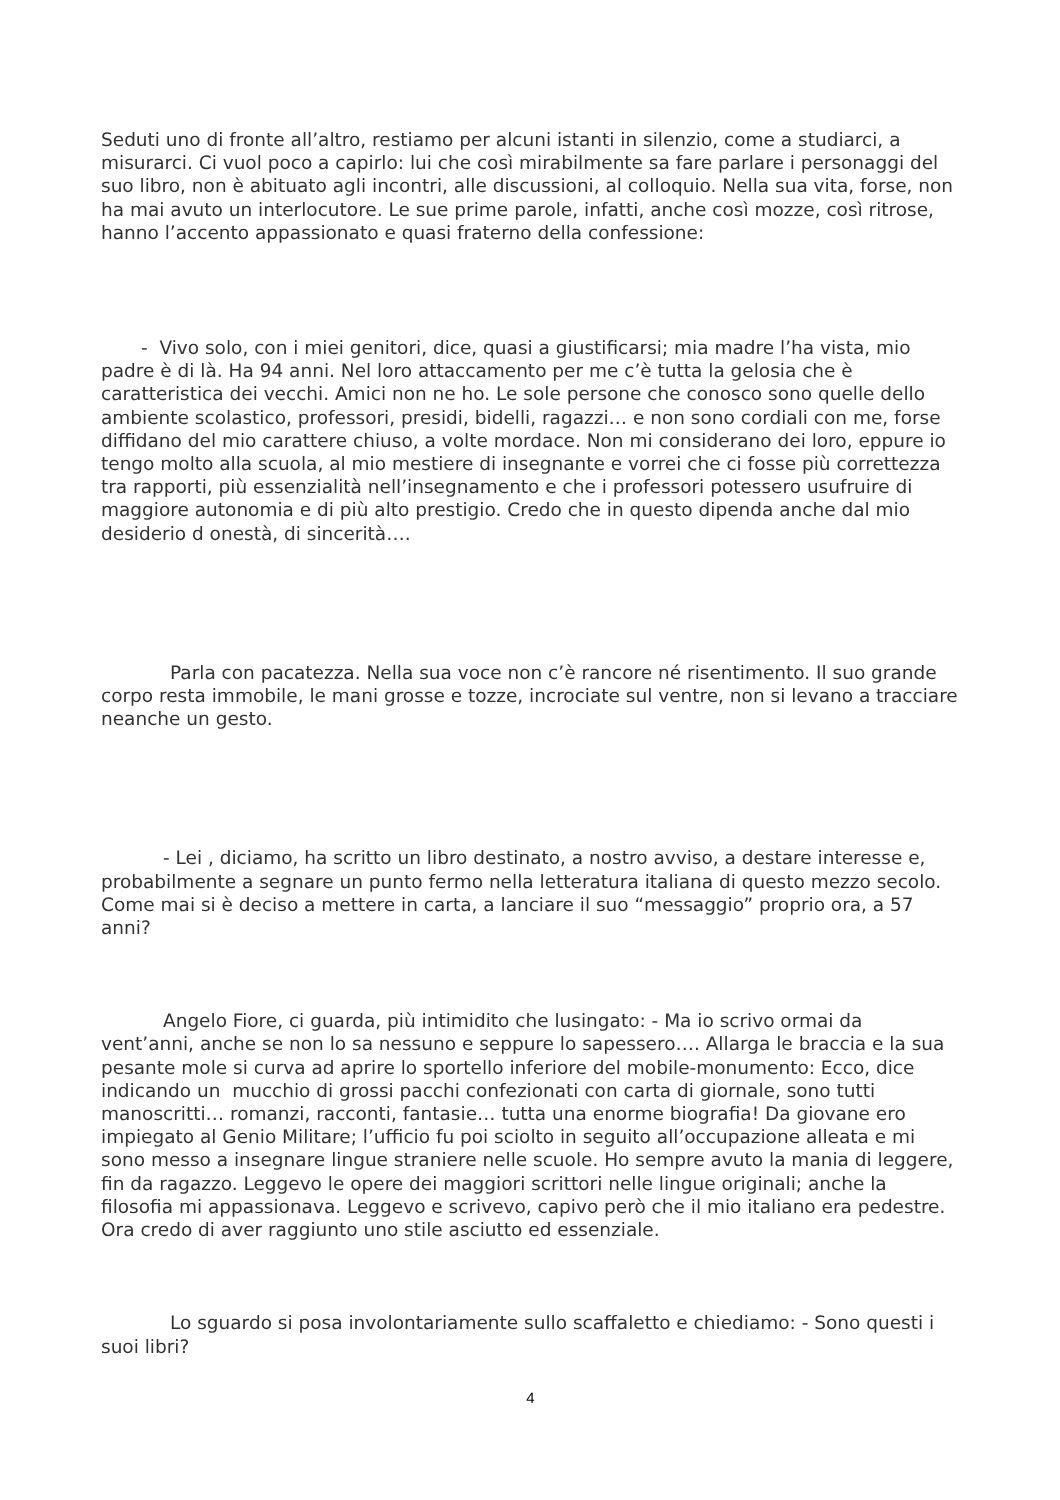Seduti uno di fronte all’altro, restiamo per alcuni istanti in silenzio, come a studiarci, a misurarci. Ci vuol poco a capirlo: lui che così mirabilmente sa fare parlare i personaggi del suo libro, non è abituato agli incontri, alle discussioni, al colloquio. Nella sua vita, forse, non ha mai avuto un interlocutore. Le sue prime parole, infatti, anche così mozze, così ritrose, hanno l’accento appassionato e quasi fraterno della confessione:
- Vivo solo, con i miei genitori, dice, quasi a giustificarsi; mia madre l’ha vista, mio padre è di là. Ha 94 anni. Nel loro attaccamento per me c’è tutta la gelosia che è caratteristica dei vecchi. Amici non ne ho. Le sole persone che conosco sono quelle dello ambiente scolastico, professori, presidi, bidelli, ragazzi… e non sono cordiali con me, forse diffidano del mio carattere chiuso, a volte mordace. Non mi considerano dei loro, eppure io tengo molto alla scuola, al mio mestiere di insegnante e vorrei che ci fosse più correttezza tra rapporti, più essenzialità nell’insegnamento e che i professori potessero usufruire di maggiore autonomia e di più alto prestigio. Credo che in questo dipenda anche dal mio desiderio d onestà, di sincerità….
Parla con pacatezza. Nella sua voce non c’è rancore né risentimento. Il suo grande corpo resta immobile, le mani grosse e tozze, incrociate sul ventre, non si levano a tracciare neanche un gesto.
- Lei , diciamo, ha scritto un libro destinato, a nostro avviso, a destare interesse e, probabilmente a segnare un punto fermo nella letteratura italiana di questo mezzo secolo. Come mai si è deciso a mettere in carta, a lanciare il suo “messaggio” proprio ora, a 57 anni?
Angelo Fiore, ci guarda, più intimidito che lusingato: - Ma io scrivo ormai da vent’anni, anche se non lo sa nessuno e seppure lo sapessero…. Allarga le braccia e la sua pesante mole si curva ad aprire lo sportello inferiore del mobile-monumento: Ecco, dice indicando un mucchio di grossi pacchi confezionati con carta di giornale, sono tutti manoscritti… romanzi, racconti, fantasie… tutta una enorme biografia! Da giovane ero impiegato al Genio Militare; l’ufficio fu poi sciolto in seguito all’occupazione alleata e mi sono messo a insegnare lingue straniere nelle scuole. Ho sempre avuto la mania di leggere, fin da ragazzo. Leggevo le opere dei maggiori scrittori nelle lingue originali; anche la filosofia mi appassionava. Leggevo e scrivevo, capivo però che il mio italiano era pedestre. Ora credo di aver raggiunto uno stile asciutto ed essenziale.
Lo sguardo si posa involontariamente sullo scaffaletto e chiediamo: - Sono questi i suoi libri?
4